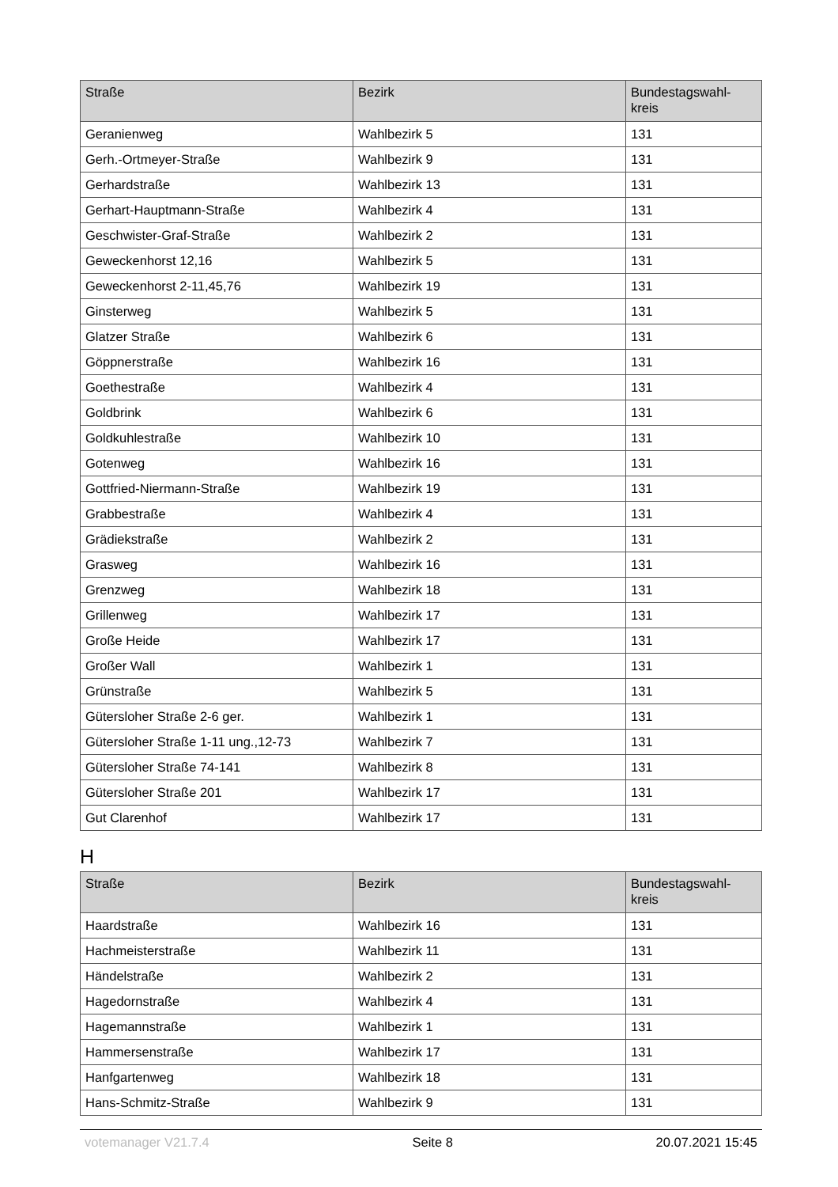| Straße | Bezirk | Bundestagswahl- kreis |
| --- | --- | --- |
| Geranienweg | Wahlbezirk 5 | 131 |
| Gerh.-Ortmeyer-Straße | Wahlbezirk 9 | 131 |
| Gerhardstraße | Wahlbezirk 13 | 131 |
| Gerhart-Hauptmann-Straße | Wahlbezirk 4 | 131 |
| Geschwister-Graf-Straße | Wahlbezirk 2 | 131 |
| Geweckenhorst 12,16 | Wahlbezirk 5 | 131 |
| Geweckenhorst 2-11,45,76 | Wahlbezirk 19 | 131 |
| Ginsterweg | Wahlbezirk 5 | 131 |
| Glatzer Straße | Wahlbezirk 6 | 131 |
| Göppnerstraße | Wahlbezirk 16 | 131 |
| Goethestraße | Wahlbezirk 4 | 131 |
| Goldbrink | Wahlbezirk 6 | 131 |
| Goldkuhlestraße | Wahlbezirk 10 | 131 |
| Gotenweg | Wahlbezirk 16 | 131 |
| Gottfried-Niermann-Straße | Wahlbezirk 19 | 131 |
| Grabbestraße | Wahlbezirk 4 | 131 |
| Grädiekstraße | Wahlbezirk 2 | 131 |
| Grasweg | Wahlbezirk 16 | 131 |
| Grenzweg | Wahlbezirk 18 | 131 |
| Grillenweg | Wahlbezirk 17 | 131 |
| Große Heide | Wahlbezirk 17 | 131 |
| Großer Wall | Wahlbezirk 1 | 131 |
| Grünstraße | Wahlbezirk 5 | 131 |
| Gütersloher Straße 2-6 ger. | Wahlbezirk 1 | 131 |
| Gütersloher Straße 1-11 ung.,12-73 | Wahlbezirk 7 | 131 |
| Gütersloher Straße 74-141 | Wahlbezirk 8 | 131 |
| Gütersloher Straße 201 | Wahlbezirk 17 | 131 |
| Gut Clarenhof | Wahlbezirk 17 | 131 |
H
| Straße | Bezirk | Bundestagswahl- kreis |
| --- | --- | --- |
| Haardstraße | Wahlbezirk 16 | 131 |
| Hachmeisterstraße | Wahlbezirk 11 | 131 |
| Händelstraße | Wahlbezirk 2 | 131 |
| Hagedornstraße | Wahlbezirk 4 | 131 |
| Hagemannstraße | Wahlbezirk 1 | 131 |
| Hammersenstraße | Wahlbezirk 17 | 131 |
| Hanfgartenweg | Wahlbezirk 18 | 131 |
| Hans-Schmitz-Straße | Wahlbezirk 9 | 131 |
votemanager V21.7.4 Seite 8 20.07.2021 15:45